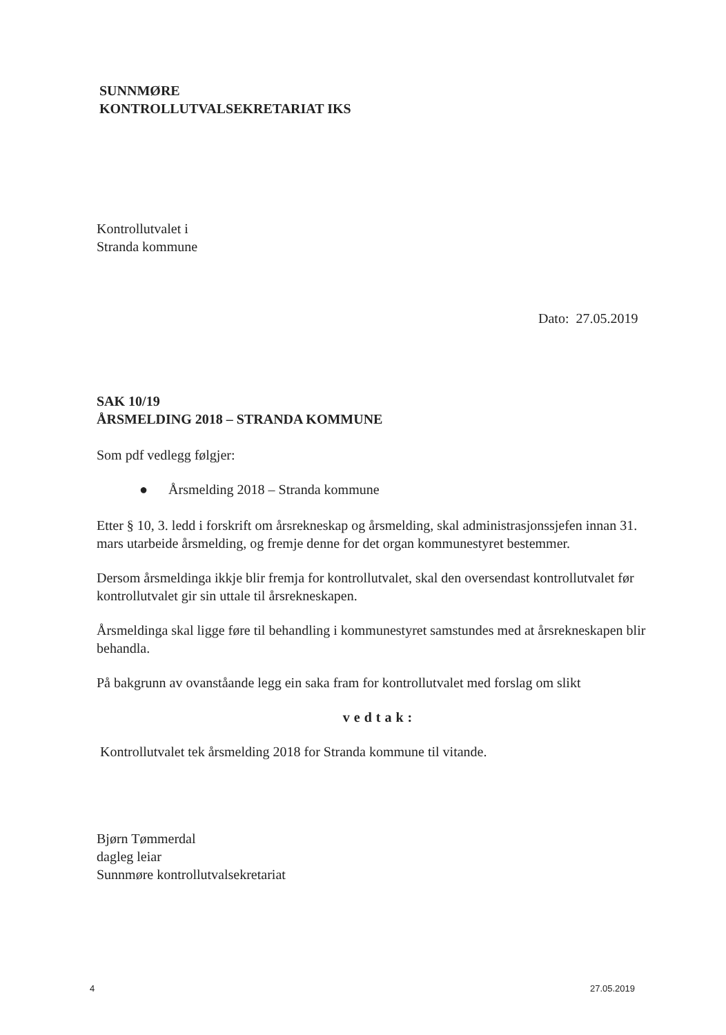SUNNMØRE
KONTROLLUTVALSEKRETARIAT IKS
Kontrollutvalet i
Stranda kommune
Dato: 27.05.2019
SAK 10/19
ÅRSMELDING 2018 – STRANDA KOMMUNE
Som pdf vedlegg følgjer:
● Årsmelding 2018 – Stranda kommune
Etter § 10, 3. ledd i forskrift om årsrekneskap og årsmelding, skal administrasjonssjefen innan 31. mars utarbeide årsmelding, og fremje denne for det organ kommunestyret bestemmer.
Dersom årsmeldinga ikkje blir fremja for kontrollutvalet, skal den oversendast kontrollutvalet før kontrollutvalet gir sin uttale til årsrekneskapen.
Årsmeldinga skal ligge føre til behandling i kommunestyret samstundes med at årsrekneskapen blir behandla.
På bakgrunn av ovanståande legg ein saka fram for kontrollutvalet med forslag om slikt
vedtak:
Kontrollutvalet tek årsmelding 2018 for Stranda kommune til vitande.
Bjørn Tømmerdal
dagleg leiar
Sunnmøre kontrollutvalsekretariat
4 27.05.2019